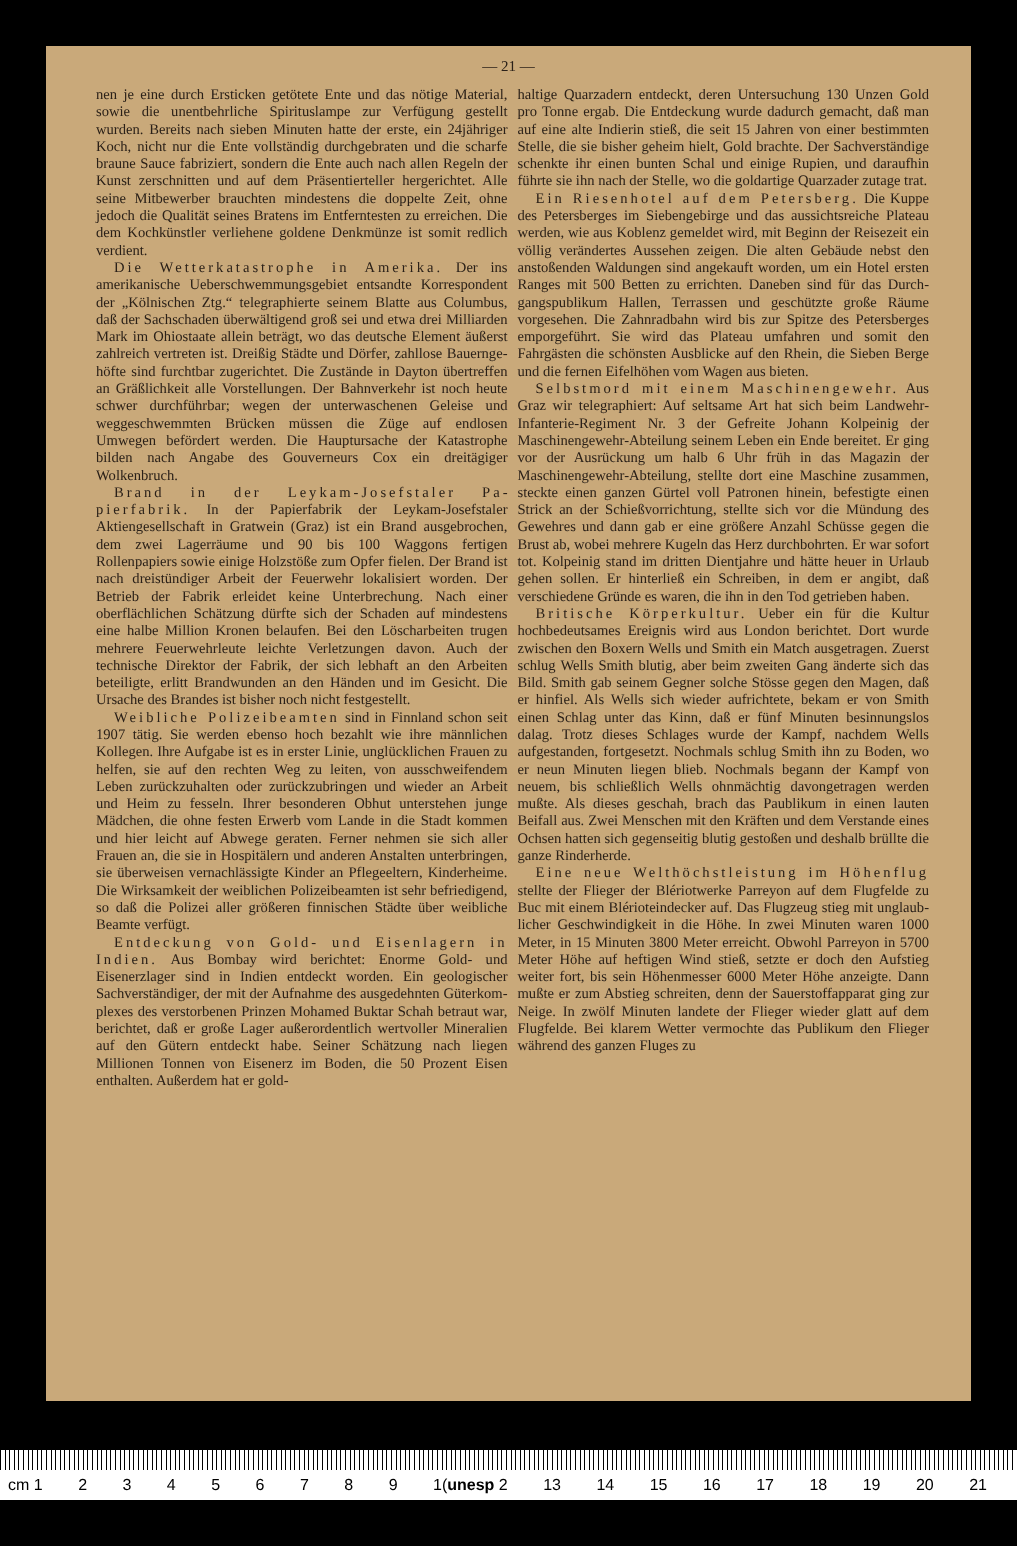— 21 —
nen je eine durch Ersticken getötete Ente und das nötige Material, sowie die unentbehrliche Spiritus­lampe zur Verfügung gestellt wurden. Bereits nach sieben Minuten hatte der erste, ein 24jähriger Koch, nicht nur die Ente vollständig durchgebraten und die scharfe braune Sauce fabriziert, sondern die Ente auch nach allen Regeln der Kunst zer­schnitten und auf dem Präsentierteller hergerich­tet. Alle seine Mitbewerber brauchten mindestens die doppelte Zeit, ohne jedoch die Qualität seines Bratens im Entferntesten zu erreichen. Die dem Kochkünstler verliehene goldene Denkmünze ist so­mit redlich verdient.
Die Wetterkatastrophe in Amerika. Der ins amerikanische Ueberschwemmungsgebiet entsandte Korrespondent der „Kölnischen Ztg.“ te­legraphierte seinem Blatte aus Columbus, daß der Sachschaden überwältigend groß sei und etwa drei Milliarden Mark im Ohiostaate allein beträgt, wo das deutsche Element äußerst zahlreich vertreten ist. Dreißig Städte und Dörfer, zahllose Bauernge­höfte sind furchtbar zugerichtet. Die Zustände in Dayton übertreffen an Gräßlichkeit alle Vorstellun­gen. Der Bahnverkehr ist noch heute schwer durch­führbar; wegen der unterwaschenen Geleise und weggeschwemmten Brücken müssen die Züge auf endlosen Umwegen befördert werden. Die Hauptur­sache der Katastrophe bilden nach Angabe des Gou­verneurs Cox ein dreitägiger Wolkenbruch.
Brand in der Leykam-Josefstaler Pa­pierfabrik. In der Papierfabrik der Leykam-Jo­sefstaler Aktiengesellschaft in Gratwein (Graz) ist ein Brand ausgebrochen, dem zwei Lagerräume und 90 bis 100 Waggons fertigen Rollenpapiers sowie einige Holzstöße zum Opfer fielen. Der Brand ist nach dreistündiger Arbeit der Feuerwehr lokalisiert worden. Der Betrieb der Fabrik erleidet keine Un­terbrechung. Nach einer oberflächlichen Schätzung dürfte sich der Schaden auf mindestens eine halbe Million Kronen belaufen. Bei den Löscharbeiten tru­gen mehrere Feuerwehrleute leichte Verletzun­gen davon. Auch der technische Direktor der Fa­brik, der sich lebhaft an den Arbeiten beteiligte, erlitt Brandwunden an den Händen und im Gesicht. Die Ursache des Brandes ist bisher noch nicht fest­gestellt.
Weibliche Polizeibeamten sind in Finn­land schon seit 1907 tätig. Sie werden ebenso hoch bezahlt wie ihre männlichen Kollegen. Ihre Auf­gabe ist es in erster Linie, unglücklichen Frauen zu helfen, sie auf den rechten Weg zu leiten, von ausschweifendem Leben zurückzuhalten oder zu­rückzubringen und wieder an Arbeit und Heim zu fesseln. Ihrer besonderen Obhut unterstehen junge Mädchen, die ohne festen Erwerb vom Lande in die Stadt kommen und hier leicht auf Abwege geraten. Ferner nehmen sie sich aller Frauen an, die sie in Hospitälern und anderen Anstalten unterbringen, sie überweisen vernachlässigte Kinder an Pflegeeltern, Kinderheime. Die Wirksamkeit der weiblichen Po­lizeibeamten ist sehr befriedigend, so daß die Poli­zei aller größeren finnischen Städte über weibliche Beamte verfügt.
Entdeckung von Gold- und Eisenla­gern in Indien. Aus Bombay wird berichtet: Enorme Gold- und Eisenerzlager sind in Indien ent­deckt worden. Ein geologischer Sachverständiger, der mit der Aufnahme des ausgedehnten Güterkom­plexes des verstorbenen Prinzen Mohamed Buktar Schah betraut war, berichtet, daß er große Lager außerordentlich wertvoller Mineralien auf den Gü­tern entdeckt habe. Seiner Schätzung nach liegen Millionen Tonnen von Eisenerz im Boden, die 50 Prozent Eisen enthalten. Außerdem hat er gold-
haltige Quarzadern entdeckt, deren Untersuchung 130 Unzen Gold pro Tonne ergab. Die Entdeckung wurde dadurch gemacht, daß man auf eine alte In­dierin stieß, die seit 15 Jahren von einer bestimm­ten Stelle, die sie bisher geheim hielt, Gold brach­te. Der Sachverständige schenkte ihr einen bunten Schal und einige Rupien, und daraufhin führte sie ihn nach der Stelle, wo die goldartige Quarzader zutage trat.
Ein Riesenhotel auf dem Petersberg. Die Kuppe des Petersberges im Siebengebirge und das aussichtsreiche Plateau werden, wie aus Ko­blenz gemeldet wird, mit Beginn der Reisezeit ein völlig verändertes Aussehen zeigen. Die alten Ge­bäude nebst den anstoßenden Waldungen sind an­gekauft worden, um ein Hotel ersten Ranges mit 500 Betten zu errichten. Daneben sind für das Durch­gangspublikum Hallen, Terrassen und geschützte große Räume vorgesehen. Die Zahnradbahn wird bis zur Spitze des Petersberges emporgeführt. Sie wird das Plateau umfahren und somit den Fahrgästen die schönsten Ausblicke auf den Rhein, die Sieben Berge und die fernen Eifelhöhen vom Wagen aus bieten.
Selbstmord mit einem Maschinenge­wehr. Aus Graz wir telegraphiert: Auf seltsame Art hat sich beim Landwehr-Infanterie-Regiment Nr. 3 der Gefreite Johann Kolpeinig der Maschinengewehr-Abteilung seinem Leben ein Ende bereitet. Er ging vor der Ausrückung um halb 6 Uhr früh in das Ma­gazin der Maschinengewehr-Abteilung, stellte dort eine Maschine zusammen, steckte einen ganzen Gür­tel voll Patronen hinein, befestigte einen Strick an der Schießvorrichtung, stellte sich vor die Mündung des Gewehres und dann gab er eine größere Anzahl Schüsse gegen die Brust ab, wobei mehrere Ku­geln das Herz durchbohrten. Er war sofort tot. Kol­peinig stand im dritten Dientjahre und hätte heuer in Urlaub gehen sollen. Er hinterließ ein Schreiben, in dem er angibt, daß verschiedene Gründe es waren, die ihn in den Tod getrieben haben.
Britische Körperkultur. Ueber ein für die Kultur hochbedeutsames Ereignis wird aus London berichtet. Dort wurde zwischen den Boxern Wells und Smith ein Match ausgetragen. Zuerst schlug Wells Smith blutig, aber beim zweiten Gang änderte sich das Bild. Smith gab seinem Gegner solche Stös­se gegen den Magen, daß er hinfiel. Als Wells sich wieder aufrichtete, bekam er von Smith einen Schlag unter das Kinn, daß er fünf Minuten besin­nungslos dalag. Trotz dieses Schlages wurde der Kampf, nachdem Wells aufgestanden, fortgesetzt. Nochmals schlug Smith ihn zu Boden, wo er neun Minuten liegen blieb. Nochmals begann der Kampf von neuem, bis schließlich Wells ohnmächtig davon­getragen werden mußte. Als dieses geschah, brach das Paublikum in einen lauten Beifall aus. Zwei Men­schen mit den Kräften und dem Verstande eines Ochsen hatten sich gegenseitig blutig gestoßen und deshalb brüllte die ganze Rinderherde.
Eine neue Welthöchstleistung im Hö­henflug stellte der Flieger der Blériotwerke Parreyon auf dem Flugfelde zu Buc mit einem Blé­rioteindecker auf. Das Flugzeug stieg mit unglaub­licher Geschwindigkeit in die Höhe. In zwei Minu­ten waren 1000 Meter, in 15 Minuten 3800 Meter er­reicht. Obwohl Parreyon in 5700 Meter Höhe auf heftigen Wind stieß, setzte er doch den Aufstieg weiter fort, bis sein Höhenmesser 6000 Meter Höhe anzeigte. Dann mußte er zum Abstieg schreiten, denn der Sauerstoffapparat ging zur Neige. In zwölf Minuten landete der Flieger wieder glatt auf dem Flugfelde. Bei klarem Wetter vermochte das Pu­blikum den Flieger während des ganzen Fluges zu
cm 1 23456789 1(unesp 2 13 14 15 16 17 18 19 20 21